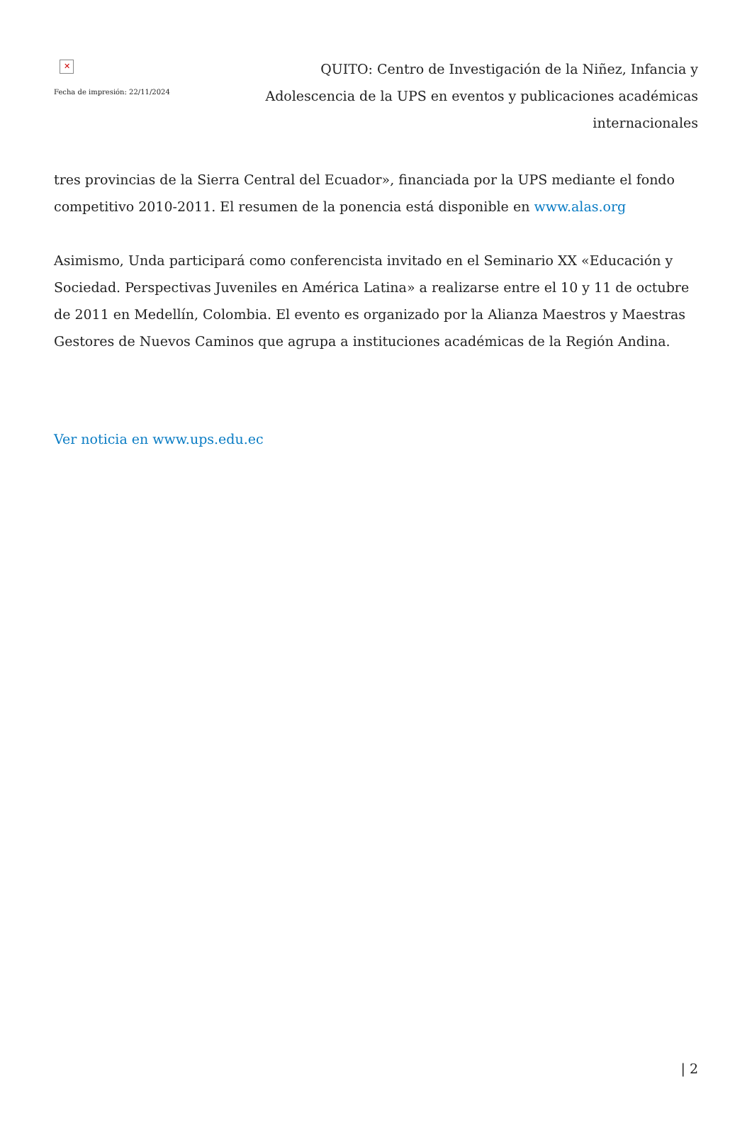✕
Fecha de impresión: 22/11/2024
QUITO: Centro de Investigación de la Niñez, Infancia y Adolescencia de la UPS en eventos y publicaciones académicas internacionales
tres provincias de la Sierra Central del Ecuador», financiada por la UPS mediante el fondo competitivo 2010-2011. El resumen de la ponencia está disponible en www.alas.org
Asimismo, Unda participará como conferencista invitado en el Seminario XX «Educación y Sociedad. Perspectivas Juveniles en América Latina» a realizarse entre el 10 y 11 de octubre de 2011 en Medellín, Colombia. El evento es organizado por la Alianza Maestros y Maestras Gestores de Nuevos Caminos que agrupa a instituciones académicas de la Región Andina.
Ver noticia en www.ups.edu.ec
| 2